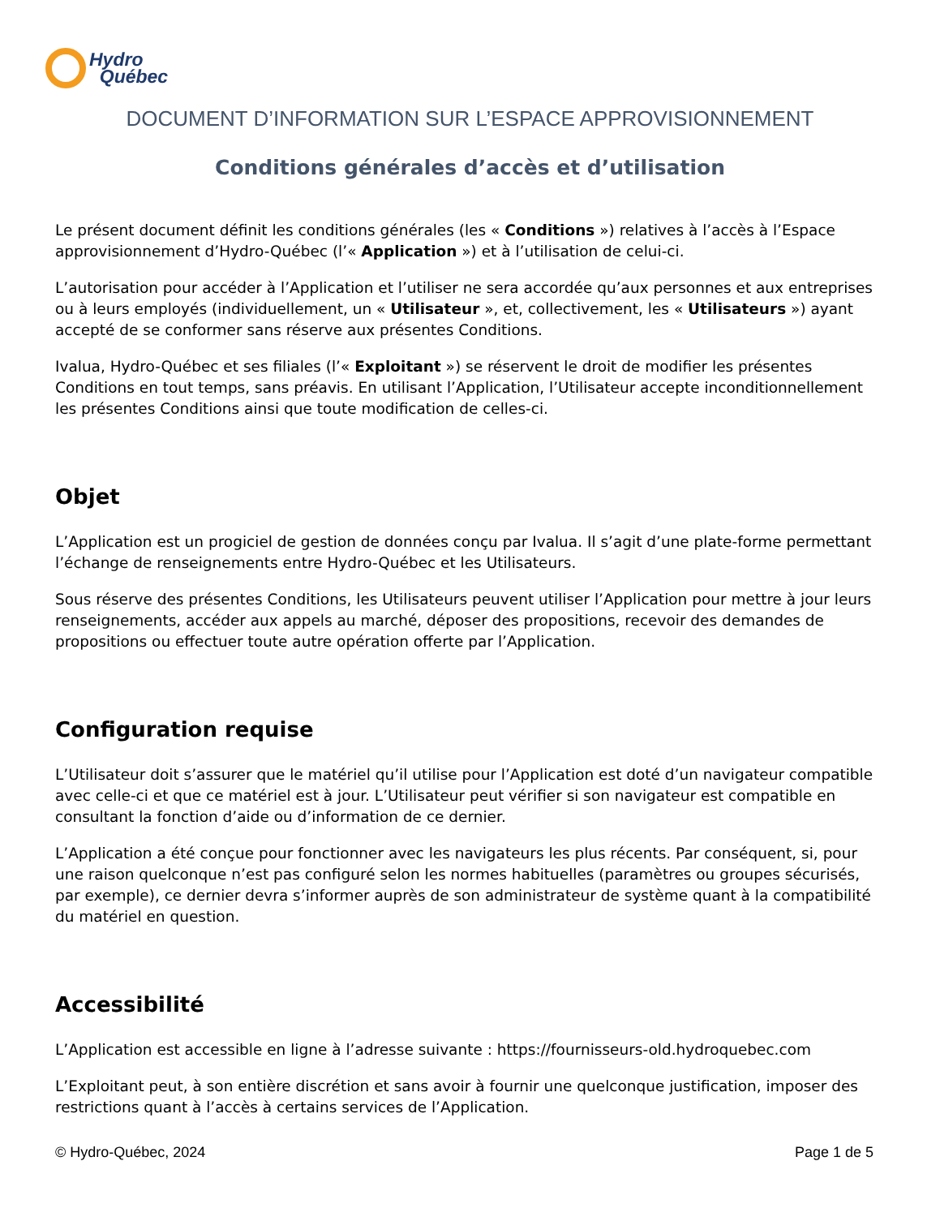Hydro
Québec
DOCUMENT D’INFORMATION SUR L’ESPACE APPROVISIONNEMENT
Conditions générales d’accès et d’utilisation
Le présent document définit les conditions générales (les « Conditions ») relatives à l’accès à l’Espace approvisionnement d’Hydro-Québec (l’« Application ») et à l’utilisation de celui-ci.
L’autorisation pour accéder à l’Application et l’utiliser ne sera accordée qu’aux personnes et aux entreprises ou à leurs employés (individuellement, un « Utilisateur », et, collectivement, les « Utilisateurs ») ayant accepté de se conformer sans réserve aux présentes Conditions.
Ivalua, Hydro-Québec et ses filiales (l’« Exploitant ») se réservent le droit de modifier les présentes Conditions en tout temps, sans préavis. En utilisant l’Application, l’Utilisateur accepte inconditionnellement les présentes Conditions ainsi que toute modification de celles-ci.
Objet
L’Application est un progiciel de gestion de données conçu par Ivalua. Il s’agit d’une plate-forme permettant l’échange de renseignements entre Hydro-Québec et les Utilisateurs.
Sous réserve des présentes Conditions, les Utilisateurs peuvent utiliser l’Application pour mettre à jour leurs renseignements, accéder aux appels au marché, déposer des propositions, recevoir des demandes de propositions ou effectuer toute autre opération offerte par l’Application.
Configuration requise
L’Utilisateur doit s’assurer que le matériel qu’il utilise pour l’Application est doté d’un navigateur compatible avec celle-ci et que ce matériel est à jour. L’Utilisateur peut vérifier si son navigateur est compatible en consultant la fonction d’aide ou d’information de ce dernier.
L’Application a été conçue pour fonctionner avec les navigateurs les plus récents. Par conséquent, si, pour une raison quelconque n’est pas configuré selon les normes habituelles (paramètres ou groupes sécurisés, par exemple), ce dernier devra s’informer auprès de son administrateur de système quant à la compatibilité du matériel en question.
Accessibilité
L’Application est accessible en ligne à l’adresse suivante : https://fournisseurs-old.hydroquebec.com
L’Exploitant peut, à son entière discrétion et sans avoir à fournir une quelconque justification, imposer des restrictions quant à l’accès à certains services de l’Application.
© Hydro-Québec, 2024 Page 1 de 5